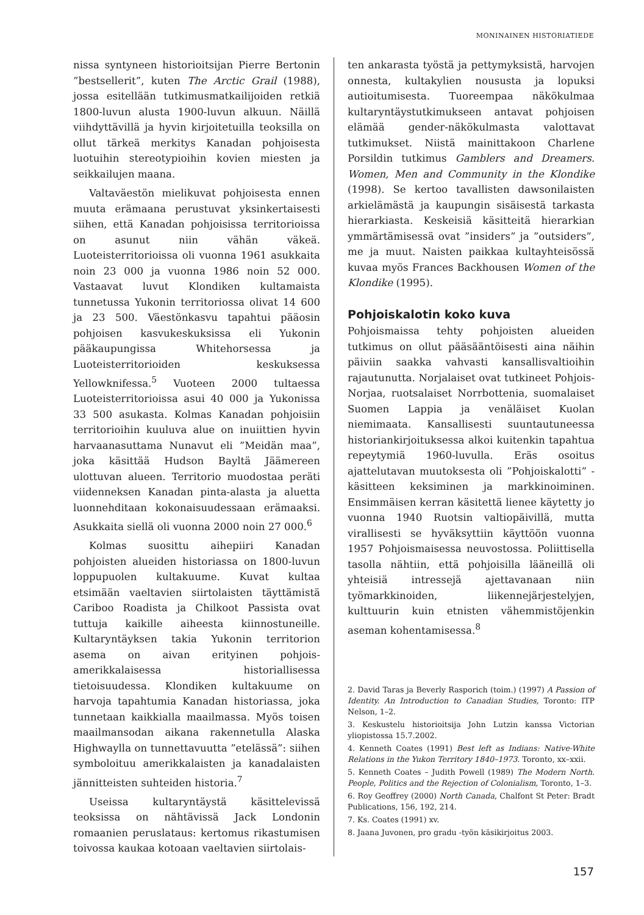MONINAINEN HISTORIATIEDE
nissa syntyneen historioitsijan Pierre Bertonin ”bestsellerit”, kuten The Arctic Grail (1988), jossa esitellään tutkimusmatkailijoiden retkiä 1800-luvun alusta 1900-luvun alkuun. Näillä viihdyttävillä ja hyvin kirjoitetuilla teoksilla on ollut tärkeä merkitys Kanadan pohjoisesta luotuihin stereotypioihin kovien miesten ja seikkailujen maana.
Valtaväestön mielikuvat pohjoisesta ennen muuta erämaana perustuvat yksinkertaisesti siihen, että Kanadan pohjoisissa territorioissa on asunut niin vähän väkeä. Luoteisterritorioissa oli vuonna 1961 asukkaita noin 23 000 ja vuonna 1986 noin 52 000. Vastaavat luvut Klondiken kultamaista tunnetussa Yukonin territoriossa olivat 14 600 ja 23 500. Väestönkasvu tapahtui pääosin pohjoisen kasvukeskuksissa eli Yukonin pääkaupungissa Whitehorsessa ja Luoteisterritorioiden keskuksessa Yellowknifessa.<sup>5</sup> Vuoteen 2000 tultaessa Luoteisterritorioissa asui 40 000 ja Yukonissa 33 500 asukasta. Kolmas Kanadan pohjoisiin territorioihin kuuluva alue on inuiittien hyvin harvaanasuttama Nunavut eli ”Meidän maa”, joka käsittää Hudson Bayltä Jäämereen ulottuvan alueen. Territorio muodostaa peräti viidenneksen Kanadan pinta-alasta ja aluetta luonnehditaan kokonaisuudessaan erämaaksi. Asukkaita siellä oli vuonna 2000 noin 27 000.<sup>6</sup>
Kolmas suosittu aihepiiri Kanadan pohjoisten alueiden historiassa on 1800-luvun loppupuolen kultakuume. Kuvat kultaa etsimään vaeltavien siirtolaisten täyttämistä Cariboo Roadista ja Chilkoot Passista ovat tuttuja kaikille aiheesta kiinnostuneille. Kultaryntäyksen takia Yukonin territorion asema on aivan erityinen pohjois-amerikkalaisessa historiallisessa tietoisuudessa. Klondiken kultakuume on harvoja tapahtumia Kanadan historiassa, joka tunnetaan kaikkialla maailmassa. Myös toisen maailmansodan aikana rakennetulla Alaska Highwaylla on tunnettavuutta ”etelässä”: siihen symboloituu amerikkalaisten ja kanadalaisten jännitteisten suhteiden historia.<sup>7</sup>
Useissa kultaryntäystä käsittelevissä teoksissa on nähtävissä Jack Londonin romaanien peruslataus: kertomus rikastumisen toivossa kaukaa kotoaan vaeltavien siirtolais-
ten ankarasta työstä ja pettymyksistä, harvojen onnesta, kultakylien noususta ja lopuksi autioitumisesta. Tuoreempaa näkökulmaa kultaryntäystutkimukseen antavat pohjoisen elämää gender-näkökulmasta valottavat tutkimukset. Niistä mainittakoon Charlene Porsildin tutkimus Gamblers and Dreamers. Women, Men and Community in the Klondike (1998). Se kertoo tavallisten dawsonilaisten arkielämästä ja kaupungin sisäisestä tarkasta hierarkiasta. Keskeisiä käsitteitä hierarkian ymmärtämisessä ovat ”insiders” ja ”outsiders”, me ja muut. Naisten paikkaa kultayhteisössä kuvaa myös Frances Backhousen Women of the Klondike (1995).
Pohjoiskalotin koko kuva
Pohjoismaissa tehty pohjoisten alueiden tutkimus on ollut pääsääntöisesti aina näihin päiviin saakka vahvasti kansallisvaltioihin rajautunutta. Norjalaiset ovat tutkineet Pohjois-Norjaa, ruotsalaiset Norrbottenia, suomalaiset Suomen Lappia ja venäläiset Kuolan niemimaata. Kansallisesti suuntautuneessa historiankirjoituksessa alkoi kuitenkin tapahtua repeytymiä 1960-luvulla. Eräs osoitus ajattelutavan muutoksesta oli ”Pohjoiskalotti” -käsitteen keksiminen ja markkinoiminen. Ensimmäisen kerran käsitettä lienee käytetty jo vuonna 1940 Ruotsin valtiopäivillä, mutta virallisesti se hyväksyttiin käyttöön vuonna 1957 Pohjoismaisessa neuvostossa. Poliittisella tasolla nähtiin, että pohjoisilla lääneillä oli yhteisiä intressejä ajettavanaan niin työmarkkinoiden, liikennejärjestelyjen, kulttuurin kuin etnisten vähemmistöjenkin aseman kohentamisessa.<sup>8</sup>
2. David Taras ja Beverly Rasporich (toim.) (1997) A Passion of Identity. An Introduction to Canadian Studies, Toronto: ITP Nelson, 1–2.
3. Keskustelu historioitsija John Lutzin kanssa Victorian yliopistossa 15.7.2002.
4. Kenneth Coates (1991) Best left as Indians: Native-White Relations in the Yukon Territory 1840–1973. Toronto, xx–xxii.
5. Kenneth Coates – Judith Powell (1989) The Modern North. People, Politics and the Rejection of Colonialism, Toronto, 1–3.
6. Roy Geoffrey (2000) North Canada, Chalfont St Peter: Bradt Publications, 156, 192, 214.
7. Ks. Coates (1991) xv.
8. Jaana Juvonen, pro gradu -työn käsikirjoitus 2003.
157